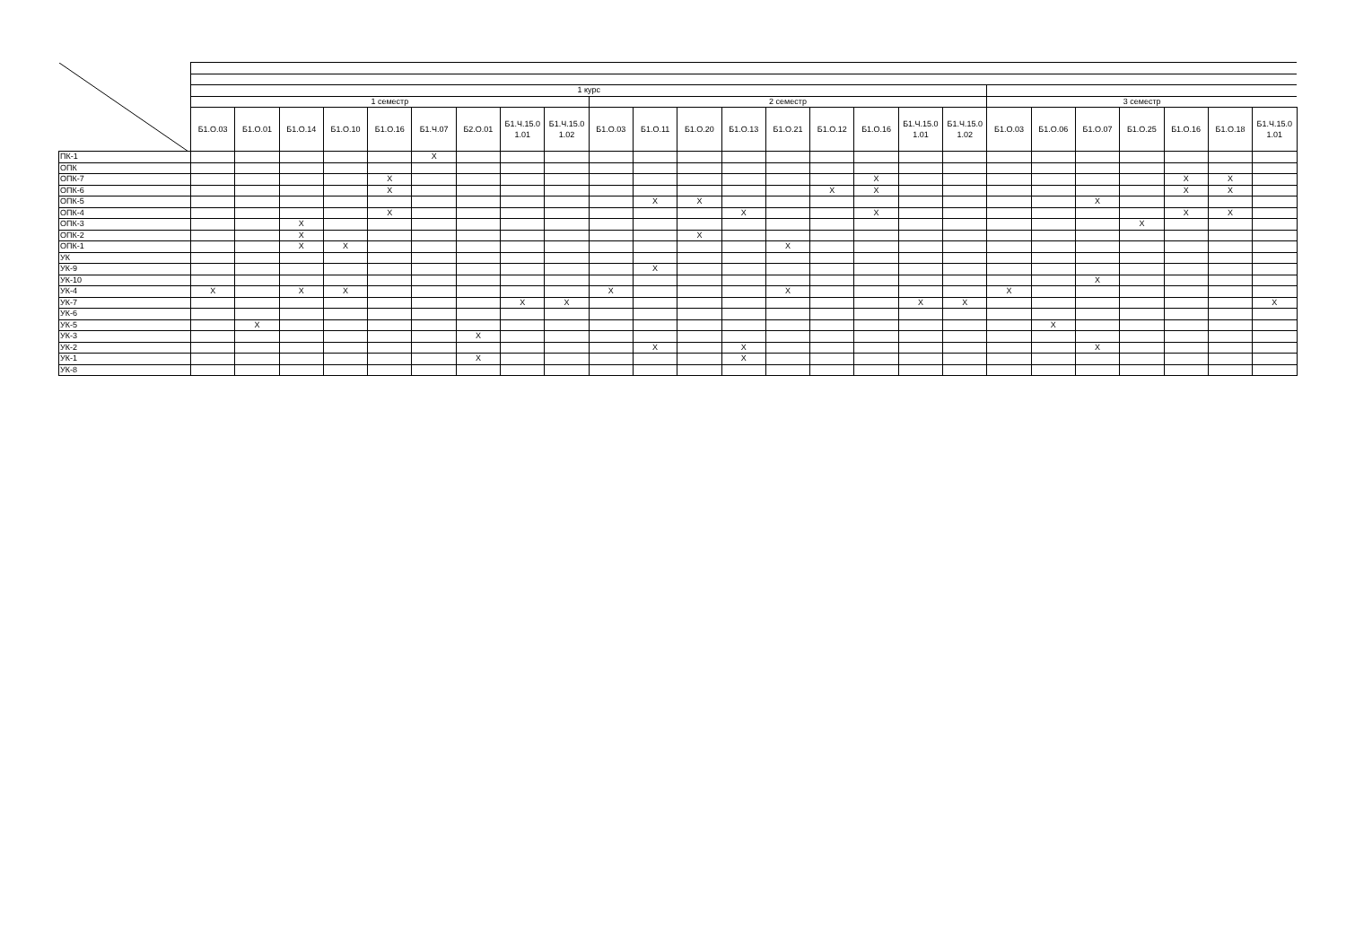| | 1 курс | | | | | | | | | | | | | | | | | | | | | | | | |
| --- | --- | --- | --- | --- | --- | --- | --- | --- | --- | --- | --- | --- | --- | --- | --- | --- | --- | --- | --- | --- | --- | --- | --- | --- | --- |
| | 1 семестр | | | | | | | | | 2 семестр | | | | | | | | | 3 семестр | | | | | | |
| | Б1.О.03 | Б1.О.01 | Б1.О.14 | Б1.О.10 | Б1.О.16 | Б1.Ч.07 | Б2.О.01 | Б1.Ч.15.0 1.01 | Б1.Ч.15.0 1.02 | Б1.О.03 | Б1.О.11 | Б1.О.20 | Б1.О.13 | Б1.О.21 | Б1.О.12 | Б1.О.16 | Б1.Ч.15.0 1.01 | Б1.Ч.15.0 1.02 | Б1.О.03 | Б1.О.06 | Б1.О.07 | Б1.О.25 | Б1.О.16 | Б1.О.18 | Б1.Ч.15.0 1.01 |
| ПК-1 | | | | | | X | | | | | | | | | | | | | | | | | | | |
| ОПК | | | | | | | | | | | | | | | | | | | | | | | | | |
| ОПК-7 | | | | | X | | | | | | | | | | | X | | | | | | | X | X | |
| ОПК-6 | | | | | X | | | | | | | | | | X | X | | | | | | | X | X | |
| ОПК-5 | | | | | | | | | | | X | X | | | | | | | | | X | | | | |
| ОПК-4 | | | | | X | | | | | | | | X | | | X | | | | | | | X | X | |
| ОПК-3 | | | X | | | | | | | | | | | | | | | | | | | X | | | |
| ОПК-2 | | | X | | | | | | | | | X | | | | | | | | | | | | | |
| ОПК-1 | | | X | X | | | | | | | | | | X | | | | | | | | | | | |
| УК | | | | | | | | | | | | | | | | | | | | | | | | | |
| УК-9 | | | | | | | | | | | X | | | | | | | | | | | | | | |
| УК-10 | | | | | | | | | | | | | | | | | | | | | X | | | | |
| УК-4 | X | | X | X | | | | | | X | | | | X | | | | | X | | | | | | |
| УК-7 | | | | | | | | X | X | | | | | | | | X | X | | | | | | | X |
| УК-6 | | | | | | | | | | | | | | | | | | | | | | | | | |
| УК-5 | | X | | | | | | | | | | | | | | | | | | X | | | | | |
| УК-3 | | | | | | | X | | | | | | | | | | | | | | | | | | |
| УК-2 | | | | | | | | | | | X | | X | | | | | | | | X | | | | |
| УК-1 | | | | | | | X | | | | | | X | | | | | | | | | | | | |
| УК-8 | | | | | | | | | | | | | | | | | | | | | | | | | |